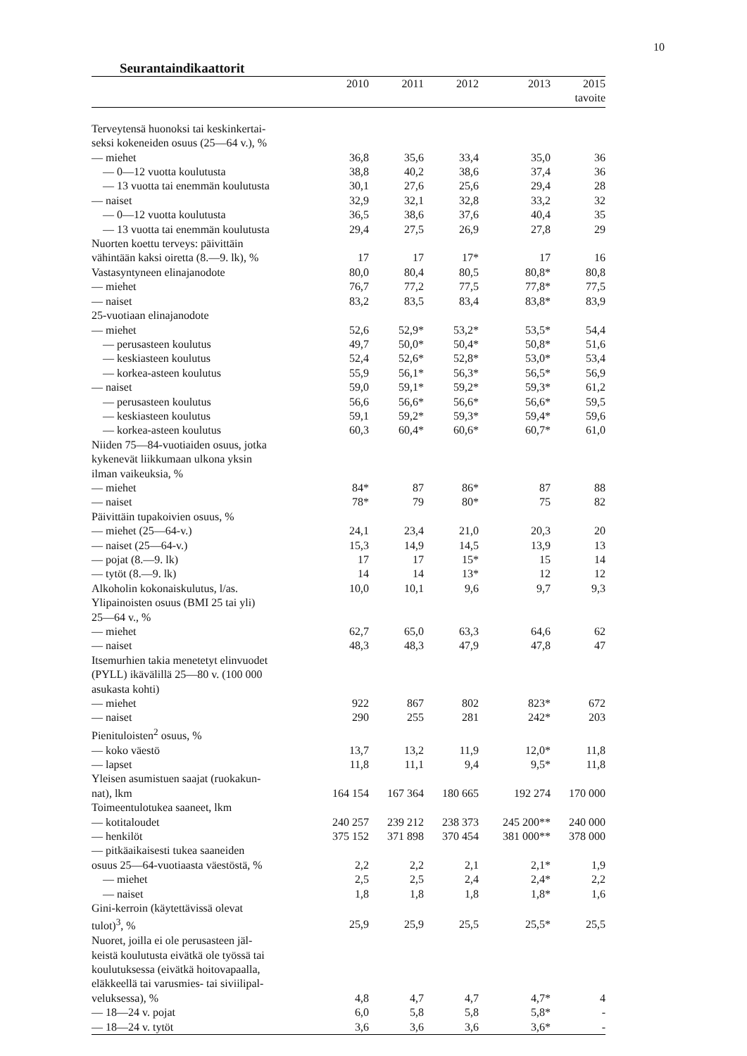10
Seurantaindikaattorit
| | 2010 | 2011 | 2012 | 2013 | 2015 tavoite |
| --- | --- | --- | --- | --- | --- |
| Terveytensä huonoksi tai keskinkertai- | | | | | |
| seksi kokeneiden osuus (25—64 v.), % | | | | | |
| — miehet | 36,8 | 35,6 | 33,4 | 35,0 | 36 |
| — 0—12 vuotta koulutusta | 38,8 | 40,2 | 38,6 | 37,4 | 36 |
| — 13 vuotta tai enemmän koulutusta | 30,1 | 27,6 | 25,6 | 29,4 | 28 |
| — naiset | 32,9 | 32,1 | 32,8 | 33,2 | 32 |
| — 0—12 vuotta koulutusta | 36,5 | 38,6 | 37,6 | 40,4 | 35 |
| — 13 vuotta tai enemmän koulutusta | 29,4 | 27,5 | 26,9 | 27,8 | 29 |
| Nuorten koettu terveys: päivittäin | | | | | |
| vähintään kaksi oiretta (8.—9. lk), % | 17 | 17 | 17* | 17 | 16 |
| Vastasyntyneen elinajanodote | 80,0 | 80,4 | 80,5 | 80,8* | 80,8 |
| — miehet | 76,7 | 77,2 | 77,5 | 77,8* | 77,5 |
| — naiset | 83,2 | 83,5 | 83,4 | 83,8* | 83,9 |
| 25-vuotiaan elinajanodote | | | | | |
| — miehet | 52,6 | 52,9* | 53,2* | 53,5* | 54,4 |
| — perusasteen koulutus | 49,7 | 50,0* | 50,4* | 50,8* | 51,6 |
| — keskiasteen koulutus | 52,4 | 52,6* | 52,8* | 53,0* | 53,4 |
| — korkea-asteen koulutus | 55,9 | 56,1* | 56,3* | 56,5* | 56,9 |
| — naiset | 59,0 | 59,1* | 59,2* | 59,3* | 61,2 |
| — perusasteen koulutus | 56,6 | 56,6* | 56,6* | 56,6* | 59,5 |
| — keskiasteen koulutus | 59,1 | 59,2* | 59,3* | 59,4* | 59,6 |
| — korkea-asteen koulutus | 60,3 | 60,4* | 60,6* | 60,7* | 61,0 |
| Niiden 75—84-vuotiaiden osuus, jotka | | | | | |
| kykenevät liikkumaan ulkona yksin | | | | | |
| ilman vaikeuksia, % | | | | | |
| — miehet | 84* | 87 | 86* | 87 | 88 |
| — naiset | 78* | 79 | 80* | 75 | 82 |
| Päivittäin tupakoivien osuus, % | | | | | |
| — miehet (25—64-v.) | 24,1 | 23,4 | 21,0 | 20,3 | 20 |
| — naiset (25—64-v.) | 15,3 | 14,9 | 14,5 | 13,9 | 13 |
| — pojat (8.—9. lk) | 17 | 17 | 15* | 15 | 14 |
| — tytöt (8.—9. lk) | 14 | 14 | 13* | 12 | 12 |
| Alkoholin kokonaiskulutus, l/as. | 10,0 | 10,1 | 9,6 | 9,7 | 9,3 |
| Ylipainoisten osuus (BMI 25 tai yli) | | | | | |
| 25—64 v., % | | | | | |
| — miehet | 62,7 | 65,0 | 63,3 | 64,6 | 62 |
| — naiset | 48,3 | 48,3 | 47,9 | 47,8 | 47 |
| Itsemurhien takia menetetyt elinvuodet | | | | | |
| (PYLL) ikävälillä 25—80 v. (100 000 | | | | | |
| asukasta kohti) | | | | | |
| — miehet | 922 | 867 | 802 | 823* | 672 |
| — naiset | 290 | 255 | 281 | 242* | 203 |
| Pienituloisten<sup>2</sup> osuus, % | | | | | |
| — koko väestö | 13,7 | 13,2 | 11,9 | 12,0* | 11,8 |
| — lapset | 11,8 | 11,1 | 9,4 | 9,5* | 11,8 |
| Yleisen asumistuen saajat (ruokakun- | | | | | |
| nat), lkm | 164 154 | 167 364 | 180 665 | 192 274 | 170 000 |
| Toimeentulotukea saaneet, lkm | | | | | |
| — kotitaloudet | 240 257 | 239 212 | 238 373 | 245 200** | 240 000 |
| — henkilöt | 375 152 | 371 898 | 370 454 | 381 000** | 378 000 |
| — pitkäaikaisesti tukea saaneiden | | | | | |
| osuus 25—64-vuotiaasta väestöstä, % | 2,2 | 2,2 | 2,1 | 2,1* | 1,9 |
| — miehet | 2,5 | 2,5 | 2,4 | 2,4* | 2,2 |
| — naiset | 1,8 | 1,8 | 1,8 | 1,8* | 1,6 |
| Gini-kerroin (käytettävissä olevat | | | | | |
| tulot)<sup>3</sup>, % | 25,9 | 25,9 | 25,5 | 25,5* | 25,5 |
| Nuoret, joilla ei ole perusasteen jäl- | | | | | |
| keistä koulutusta eivätkä ole työssä tai | | | | | |
| koulutuksessa (eivätkä hoitovapaalla, | | | | | |
| eläkkeellä tai varusmies- tai siviilipal- | | | | | |
| veluksessa), % | 4,8 | 4,7 | 4,7 | 4,7* | 4 |
| — 18—24 v. pojat | 6,0 | 5,8 | 5,8 | 5,8* | - |
| — 18—24 v. tytöt | 3,6 | 3,6 | 3,6 | 3,6* | - |